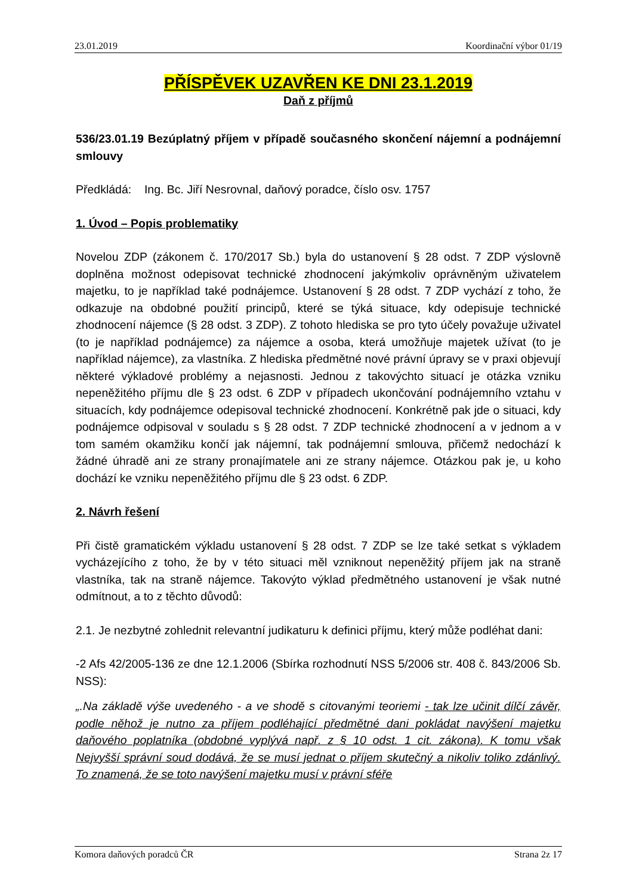23.01.2019 Koordinační výbor 01/19
PŘÍSPĚVEK UZAVŘEN KE DNI 23.1.2019
Daň z příjmů
536/23.01.19 Bezúplatný příjem v případě současného skončení nájemní a podnájemní smlouvy
Předkládá: Ing. Bc. Jiří Nesrovnal, daňový poradce, číslo osv. 1757
1. Úvod – Popis problematiky
Novelou ZDP (zákonem č. 170/2017 Sb.) byla do ustanovení § 28 odst. 7 ZDP výslovně doplněna možnost odepisovat technické zhodnocení jakýmkoliv oprávněným uživatelem majetku, to je například také podnájemce. Ustanovení § 28 odst. 7 ZDP vychází z toho, že odkazuje na obdobné použití principů, které se týká situace, kdy odepisuje technické zhodnocení nájemce (§ 28 odst. 3 ZDP). Z tohoto hlediska se pro tyto účely považuje uživatel (to je například podnájemce) za nájemce a osoba, která umožňuje majetek užívat (to je například nájemce), za vlastníka. Z hlediska předmětné nové právní úpravy se v praxi objevují některé výkladové problémy a nejasnosti. Jednou z takovýchto situací je otázka vzniku nepeněžitého příjmu dle § 23 odst. 6 ZDP v případech ukončování podnájemního vztahu v situacích, kdy podnájemce odepisoval technické zhodnocení. Konkrétně pak jde o situaci, kdy podnájemce odpisoval v souladu s § 28 odst. 7 ZDP technické zhodnocení a v jednom a v tom samém okamžiku končí jak nájemní, tak podnájemní smlouva, přičemž nedochází k žádné úhradě ani ze strany pronajímatele ani ze strany nájemce. Otázkou pak je, u koho dochází ke vzniku nepeněžitého příjmu dle § 23 odst. 6 ZDP.
2. Návrh řešení
Při čistě gramatickém výkladu ustanovení § 28 odst. 7 ZDP se lze také setkat s výkladem vycházejícího z toho, že by v této situaci měl vzniknout nepeněžitý příjem jak na straně vlastníka, tak na straně nájemce. Takovýto výklad předmětného ustanovení je však nutné odmítnout, a to z těchto důvodů:
2.1. Je nezbytné zohlednit relevantní judikaturu k definici příjmu, který může podléhat dani:
-2 Afs 42/2005-136 ze dne 12.1.2006 (Sbírka rozhodnutí NSS 5/2006 str. 408 č. 843/2006 Sb. NSS):
„.Na základě výše uvedeného - a ve shodě s citovanými teoriemi - tak lze učinit dílčí závěr, podle něhož je nutno za příjem podléhající předmětné dani pokládat navýšení majetku daňového poplatníka (obdobné vyplývá např. z § 10 odst. 1 cit. zákona). K tomu však Nejvyšší správní soud dodává, že se musí jednat o příjem skutečný a nikoliv toliko zdánlivý. To znamená, že se toto navýšení majetku musí v právní sféře
Komora daňových poradců ČR Strana 2z 17